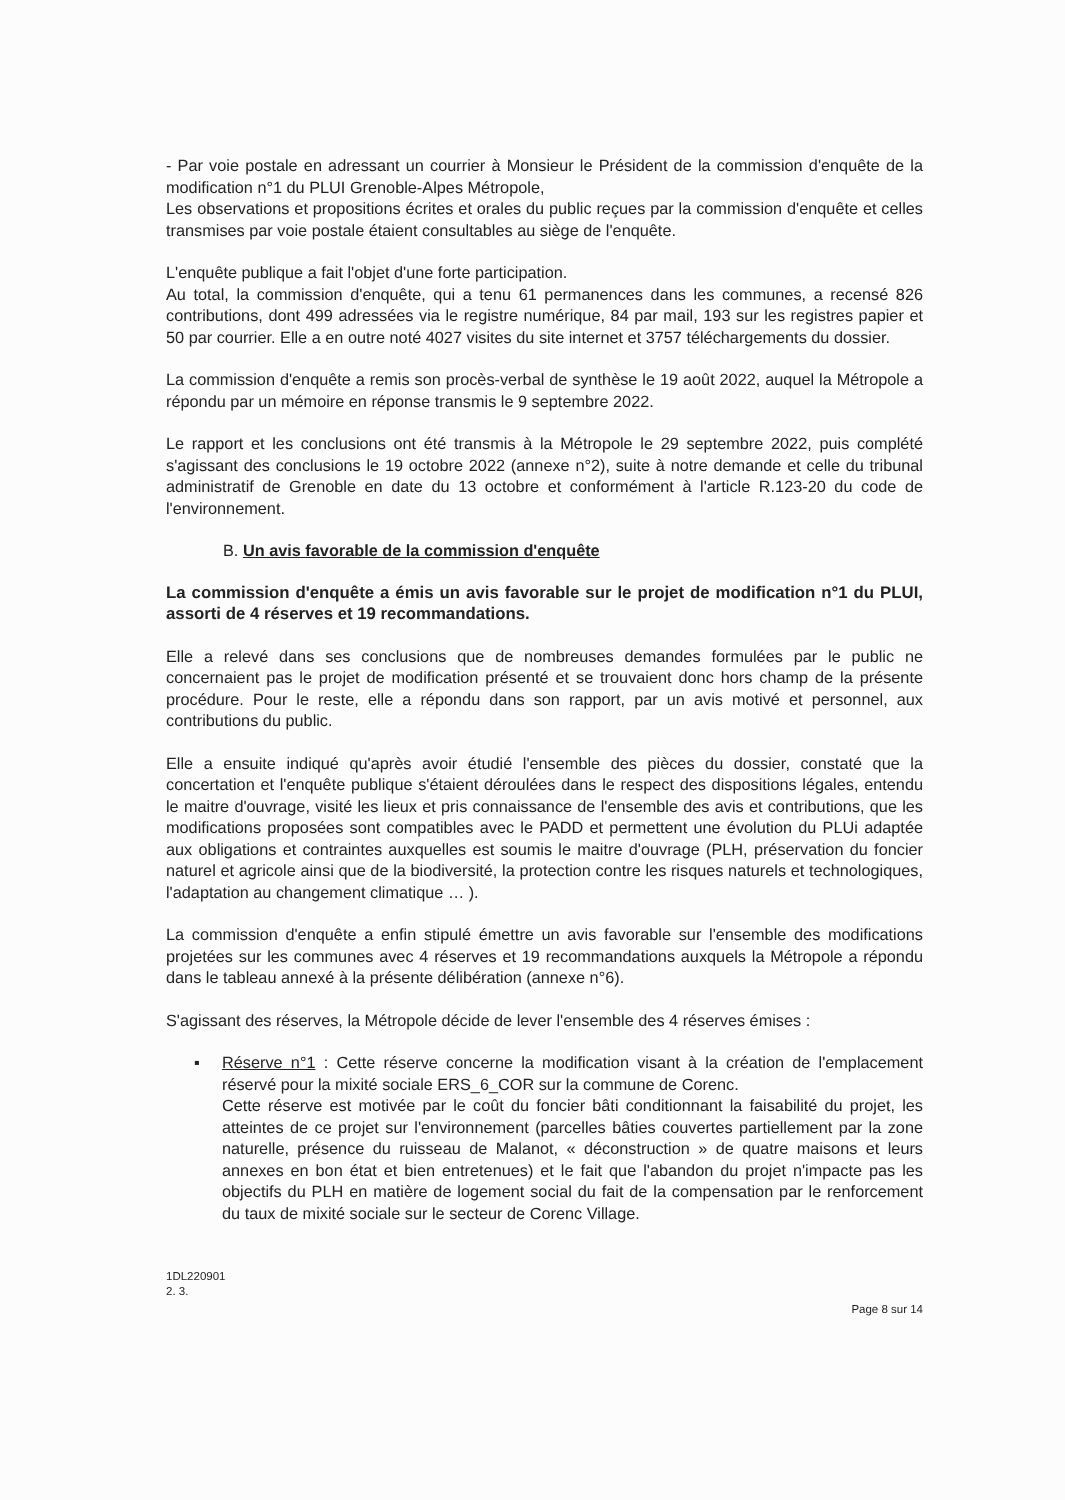- Par voie postale en adressant un courrier à Monsieur le Président de la commission d'enquête de la modification n°1 du PLUI Grenoble-Alpes Métropole,
Les observations et propositions écrites et orales du public reçues par la commission d'enquête et celles transmises par voie postale étaient consultables au siège de l'enquête.
L'enquête publique a fait l'objet d'une forte participation.
Au total, la commission d'enquête, qui a tenu 61 permanences dans les communes, a recensé 826 contributions, dont 499 adressées via le registre numérique, 84 par mail, 193 sur les registres papier et 50 par courrier. Elle a en outre noté 4027 visites du site internet et 3757 téléchargements du dossier.
La commission d'enquête a remis son procès-verbal de synthèse le 19 août 2022, auquel la Métropole a répondu par un mémoire en réponse transmis le 9 septembre 2022.
Le rapport et les conclusions ont été transmis à la Métropole le 29 septembre 2022, puis complété s'agissant des conclusions le 19 octobre 2022 (annexe n°2), suite à notre demande et celle du tribunal administratif de Grenoble en date du 13 octobre et conformément à l'article R.123-20 du code de l'environnement.
B. Un avis favorable de la commission d'enquête
La commission d'enquête a émis un avis favorable sur le projet de modification n°1 du PLUI, assorti de 4 réserves et 19 recommandations.
Elle a relevé dans ses conclusions que de nombreuses demandes formulées par le public ne concernaient pas le projet de modification présenté et se trouvaient donc hors champ de la présente procédure. Pour le reste, elle a répondu dans son rapport, par un avis motivé et personnel, aux contributions du public.
Elle a ensuite indiqué qu'après avoir étudié l'ensemble des pièces du dossier, constaté que la concertation et l'enquête publique s'étaient déroulées dans le respect des dispositions légales, entendu le maitre d'ouvrage, visité les lieux et pris connaissance de l'ensemble des avis et contributions, que les modifications proposées sont compatibles avec le PADD et permettent une évolution du PLUi adaptée aux obligations et contraintes auxquelles est soumis le maitre d'ouvrage (PLH, préservation du foncier naturel et agricole ainsi que de la biodiversité, la protection contre les risques naturels et technologiques, l'adaptation au changement climatique … ).
La commission d'enquête a enfin stipulé émettre un avis favorable sur l'ensemble des modifications projetées sur les communes avec 4 réserves et 19 recommandations auxquels la Métropole a répondu dans le tableau annexé à la présente délibération (annexe n°6).
S'agissant des réserves, la Métropole décide de lever l'ensemble des 4 réserves émises :
▪ Réserve n°1 : Cette réserve concerne la modification visant à la création de l'emplacement réservé pour la mixité sociale ERS_6_COR sur la commune de Corenc.
Cette réserve est motivée par le coût du foncier bâti conditionnant la faisabilité du projet, les atteintes de ce projet sur l'environnement (parcelles bâties couvertes partiellement par la zone naturelle, présence du ruisseau de Malanot, « déconstruction » de quatre maisons et leurs annexes en bon état et bien entretenues) et le fait que l'abandon du projet n'impacte pas les objectifs du PLH en matière de logement social du fait de la compensation par le renforcement du taux de mixité sociale sur le secteur de Corenc Village.
1DL220901
2. 3.
Page 8 sur 14